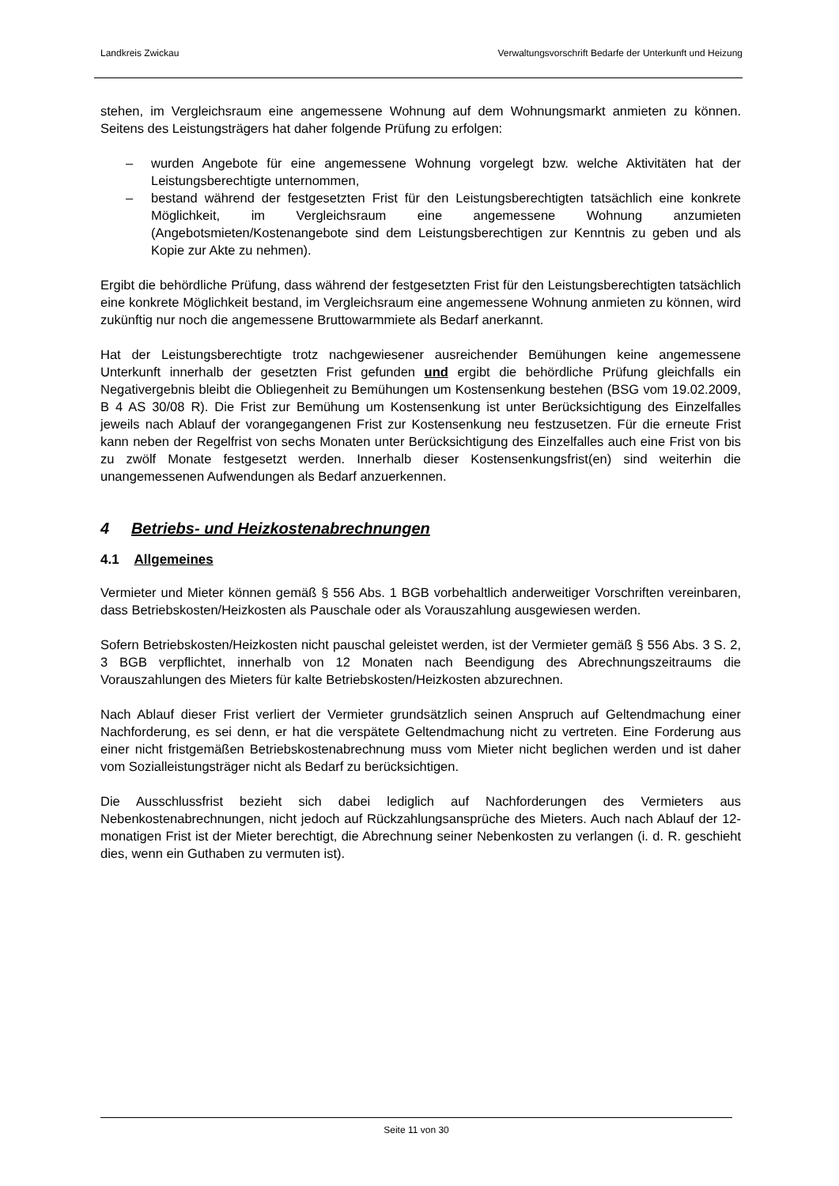Landkreis Zwickau Verwaltungsvorschrift Bedarfe der Unterkunft und Heizung
stehen, im Vergleichsraum eine angemessene Wohnung auf dem Wohnungsmarkt anmieten zu können. Seitens des Leistungsträgers hat daher folgende Prüfung zu erfolgen:
– wurden Angebote für eine angemessene Wohnung vorgelegt bzw. welche Aktivitäten hat der Leistungsberechtigte unternommen,
– bestand während der festgesetzten Frist für den Leistungsberechtigten tatsächlich eine konkrete Möglichkeit, im Vergleichsraum eine angemessene Wohnung anzumieten (Angebotsmieten/Kostenangebote sind dem Leistungsberechtigen zur Kenntnis zu geben und als Kopie zur Akte zu nehmen).
Ergibt die behördliche Prüfung, dass während der festgesetzten Frist für den Leistungsberechtigten tatsächlich eine konkrete Möglichkeit bestand, im Vergleichsraum eine angemessene Wohnung anmieten zu können, wird zukünftig nur noch die angemessene Bruttowarmmiete als Bedarf anerkannt.
Hat der Leistungsberechtigte trotz nachgewiesener ausreichender Bemühungen keine angemessene Unterkunft innerhalb der gesetzten Frist gefunden und ergibt die behördliche Prüfung gleichfalls ein Negativergebnis bleibt die Obliegenheit zu Bemühungen um Kostensenkung bestehen (BSG vom 19.02.2009, B 4 AS 30/08 R). Die Frist zur Bemühung um Kostensenkung ist unter Berücksichtigung des Einzelfalles jeweils nach Ablauf der vorangegangenen Frist zur Kostensenkung neu festzusetzen. Für die erneute Frist kann neben der Regelfrist von sechs Monaten unter Berücksichtigung des Einzelfalles auch eine Frist von bis zu zwölf Monate festgesetzt werden. Innerhalb dieser Kostensenkungsfrist(en) sind weiterhin die unangemessenen Aufwendungen als Bedarf anzuerkennen.
4 Betriebs- und Heizkostenabrechnungen
4.1 Allgemeines
Vermieter und Mieter können gemäß § 556 Abs. 1 BGB vorbehaltlich anderweitiger Vorschriften vereinbaren, dass Betriebskosten/Heizkosten als Pauschale oder als Vorauszahlung ausgewiesen werden.
Sofern Betriebskosten/Heizkosten nicht pauschal geleistet werden, ist der Vermieter gemäß § 556 Abs. 3 S. 2, 3 BGB verpflichtet, innerhalb von 12 Monaten nach Beendigung des Abrechnungszeitraums die Vorauszahlungen des Mieters für kalte Betriebskosten/Heizkosten abzurechnen.
Nach Ablauf dieser Frist verliert der Vermieter grundsätzlich seinen Anspruch auf Geltendmachung einer Nachforderung, es sei denn, er hat die verspätete Geltendmachung nicht zu vertreten. Eine Forderung aus einer nicht fristgemäßen Betriebskostenabrechnung muss vom Mieter nicht beglichen werden und ist daher vom Sozialleistungsträger nicht als Bedarf zu berücksichtigen.
Die Ausschlussfrist bezieht sich dabei lediglich auf Nachforderungen des Vermieters aus Nebenkostenabrechnungen, nicht jedoch auf Rückzahlungsansprüche des Mieters. Auch nach Ablauf der 12-monatigen Frist ist der Mieter berechtigt, die Abrechnung seiner Nebenkosten zu verlangen (i. d. R. geschieht dies, wenn ein Guthaben zu vermuten ist).
Seite 11 von 30